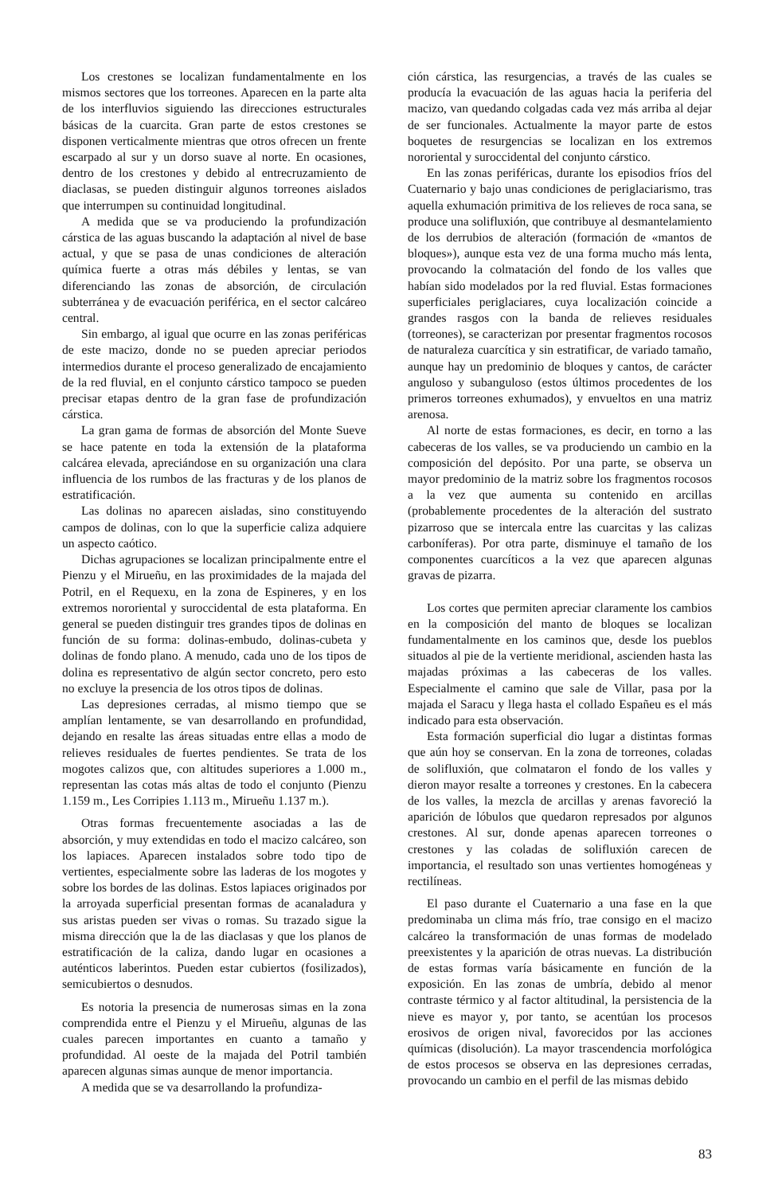Los crestones se localizan fundamentalmente en los mismos sectores que los torreones. Aparecen en la parte alta de los interfluvios siguiendo las direcciones estructurales básicas de la cuarcita. Gran parte de estos crestones se disponen verticalmente mientras que otros ofrecen un frente escarpado al sur y un dorso suave al norte. En ocasiones, dentro de los crestones y debido al entrecruzamiento de diaclasas, se pueden distinguir algunos torreones aislados que interrumpen su continuidad longitudinal.
A medida que se va produciendo la profundización cárstica de las aguas buscando la adaptación al nivel de base actual, y que se pasa de unas condiciones de alteración química fuerte a otras más débiles y lentas, se van diferenciando las zonas de absorción, de circulación subterránea y de evacuación periférica, en el sector calcáreo central.
Sin embargo, al igual que ocurre en las zonas periféricas de este macizo, donde no se pueden apreciar periodos intermedios durante el proceso generalizado de encajamiento de la red fluvial, en el conjunto cárstico tampoco se pueden precisar etapas dentro de la gran fase de profundización cárstica.
La gran gama de formas de absorción del Monte Sueve se hace patente en toda la extensión de la plataforma calcárea elevada, apreciándose en su organización una clara influencia de los rumbos de las fracturas y de los planos de estratificación.
Las dolinas no aparecen aisladas, sino constituyendo campos de dolinas, con lo que la superficie caliza adquiere un aspecto caótico.
Dichas agrupaciones se localizan principalmente entre el Pienzu y el Mirueñu, en las proximidades de la majada del Potril, en el Requexu, en la zona de Espineres, y en los extremos nororiental y suroccidental de esta plataforma. En general se pueden distinguir tres grandes tipos de dolinas en función de su forma: dolinas-embudo, dolinas-cubeta y dolinas de fondo plano. A menudo, cada uno de los tipos de dolina es representativo de algún sector concreto, pero esto no excluye la presencia de los otros tipos de dolinas.
Las depresiones cerradas, al mismo tiempo que se amplían lentamente, se van desarrollando en profundidad, dejando en resalte las áreas situadas entre ellas a modo de relieves residuales de fuertes pendientes. Se trata de los mogotes calizos que, con altitudes superiores a 1.000 m., representan las cotas más altas de todo el conjunto (Pienzu 1.159 m., Les Corripies 1.113 m., Mirueñu 1.137 m.).
Otras formas frecuentemente asociadas a las de absorción, y muy extendidas en todo el macizo calcáreo, son los lapiaces. Aparecen instalados sobre todo tipo de vertientes, especialmente sobre las laderas de los mogotes y sobre los bordes de las dolinas. Estos lapiaces originados por la arroyada superficial presentan formas de acanaladura y sus aristas pueden ser vivas o romas. Su trazado sigue la misma dirección que la de las diaclasas y que los planos de estratificación de la caliza, dando lugar en ocasiones a auténticos laberintos. Pueden estar cubiertos (fosilizados), semicubiertos o desnudos.
Es notoria la presencia de numerosas simas en la zona comprendida entre el Pienzu y el Mirueñu, algunas de las cuales parecen importantes en cuanto a tamaño y profundidad. Al oeste de la majada del Potril también aparecen algunas simas aunque de menor importancia.
A medida que se va desarrollando la profundiza-
ción cárstica, las resurgencias, a través de las cuales se producía la evacuación de las aguas hacia la periferia del macizo, van quedando colgadas cada vez más arriba al dejar de ser funcionales. Actualmente la mayor parte de estos boquetes de resurgencias se localizan en los extremos nororiental y suroccidental del conjunto cárstico.
En las zonas periféricas, durante los episodios fríos del Cuaternario y bajo unas condiciones de periglaciarismo, tras aquella exhumación primitiva de los relieves de roca sana, se produce una solifluxión, que contribuye al desmantelamiento de los derrubios de alteración (formación de «mantos de bloques»), aunque esta vez de una forma mucho más lenta, provocando la colmatación del fondo de los valles que habían sido modelados por la red fluvial. Estas formaciones superficiales periglaciares, cuya localización coincide a grandes rasgos con la banda de relieves residuales (torreones), se caracterizan por presentar fragmentos rocosos de naturaleza cuarcítica y sin estratificar, de variado tamaño, aunque hay un predominio de bloques y cantos, de carácter anguloso y subanguloso (estos últimos procedentes de los primeros torreones exhumados), y envueltos en una matriz arenosa.
Al norte de estas formaciones, es decir, en torno a las cabeceras de los valles, se va produciendo un cambio en la composición del depósito. Por una parte, se observa un mayor predominio de la matriz sobre los fragmentos rocosos a la vez que aumenta su contenido en arcillas (probablemente procedentes de la alteración del sustrato pizarroso que se intercala entre las cuarcitas y las calizas carboníferas). Por otra parte, disminuye el tamaño de los componentes cuarcíticos a la vez que aparecen algunas gravas de pizarra.
Los cortes que permiten apreciar claramente los cambios en la composición del manto de bloques se localizan fundamentalmente en los caminos que, desde los pueblos situados al pie de la vertiente meridional, ascienden hasta las majadas próximas a las cabeceras de los valles. Especialmente el camino que sale de Villar, pasa por la majada el Saracu y llega hasta el collado Españeu es el más indicado para esta observación.
Esta formación superficial dio lugar a distintas formas que aún hoy se conservan. En la zona de torreones, coladas de solifluxión, que colmataron el fondo de los valles y dieron mayor resalte a torreones y crestones. En la cabecera de los valles, la mezcla de arcillas y arenas favoreció la aparición de lóbulos que quedaron represados por algunos crestones. Al sur, donde apenas aparecen torreones o crestones y las coladas de solifluxión carecen de importancia, el resultado son unas vertientes homogéneas y rectilíneas.
El paso durante el Cuaternario a una fase en la que predominaba un clima más frío, trae consigo en el macizo calcáreo la transformación de unas formas de modelado preexistentes y la aparición de otras nuevas. La distribución de estas formas varía básicamente en función de la exposición. En las zonas de umbría, debido al menor contraste térmico y al factor altitudinal, la persistencia de la nieve es mayor y, por tanto, se acentúan los procesos erosivos de origen nival, favorecidos por las acciones químicas (disolución). La mayor trascendencia morfológica de estos procesos se observa en las depresiones cerradas, provocando un cambio en el perfil de las mismas debido
83